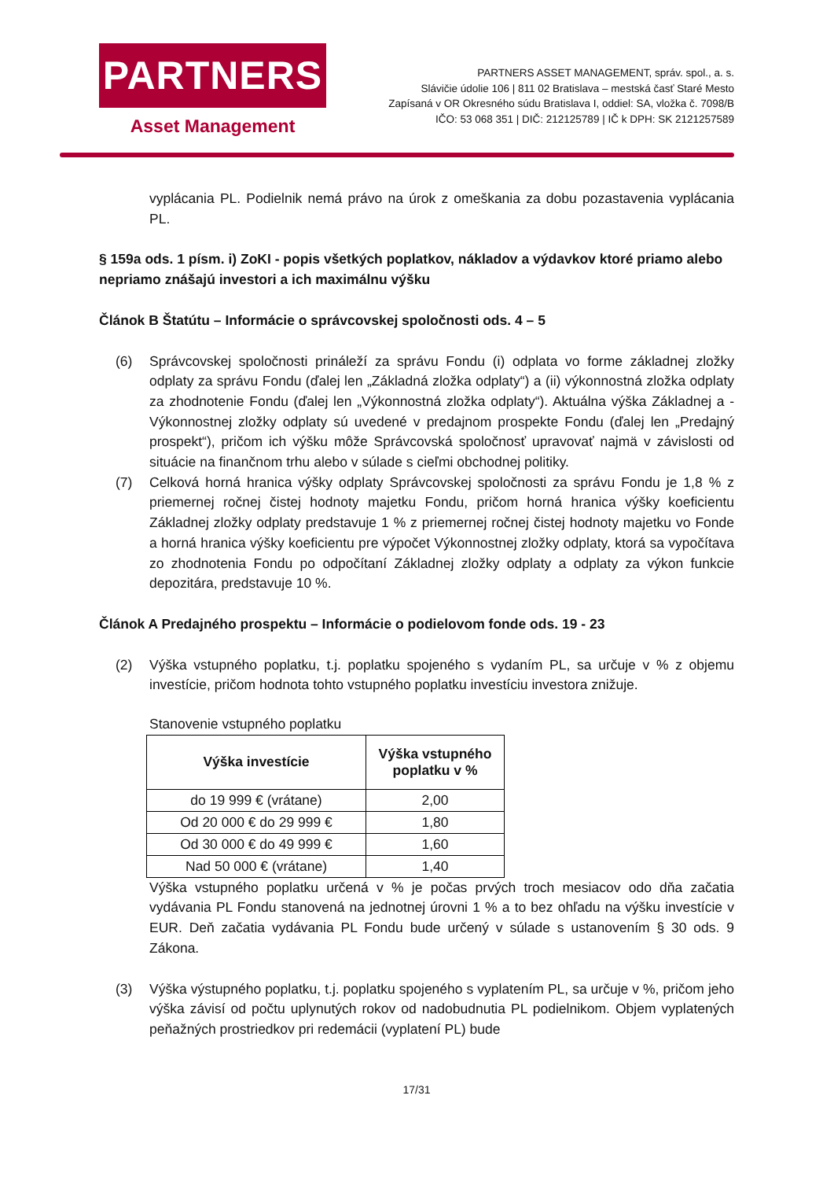PARTNERS
Asset Management
PARTNERS ASSET MANAGEMENT, správ. spol., a. s.
Slávičie údolie 106 | 811 02 Bratislava – mestská časť Staré Mesto
Zapísaná v OR Okresného súdu Bratislava I, oddiel: SA, vložka č. 7098/B
IČO: 53 068 351 | DIČ: 212125789 | IČ k DPH: SK 2121257589
vyplácania PL. Podielnik nemá právo na úrok z omeškania za dobu pozastavenia vyplácania PL.
§ 159a ods. 1 písm. i) ZoKI - popis všetkých poplatkov, nákladov a výdavkov ktoré priamo alebo nepriamo znášajú investori a ich maximálnu výšku
Článok B Štatútu – Informácie o správcovskej spoločnosti ods. 4 – 5
(6)
Správcovskej spoločnosti prináleží za správu Fondu (i) odplata vo forme základnej zložky odplaty za správu Fondu (ďalej len „Základná zložka odplaty“) a (ii) výkonnostná zložka odplaty za zhodnotenie Fondu (ďalej len „Výkonnostná zložka odplaty“). Aktuálna výška Základnej a -Výkonnostnej zložky odplaty sú uvedené v predajnom prospekte Fondu (ďalej len „Predajný prospekt“), pričom ich výšku môže Správcovská spoločnosť upravovať najmä v závislosti od situácie na finančnom trhu alebo v súlade s cieľmi obchodnej politiky.
(7)
Celková horná hranica výšky odplaty Správcovskej spoločnosti za správu Fondu je 1,8 % z priemernej ročnej čistej hodnoty majetku Fondu, pričom horná hranica výšky koeficientu Základnej zložky odplaty predstavuje 1 % z priemernej ročnej čistej hodnoty majetku vo Fonde a horná hranica výšky koeficientu pre výpočet Výkonnostnej zložky odplaty, ktorá sa vypočítava zo zhodnotenia Fondu po odpočítaní Základnej zložky odplaty a odplaty za výkon funkcie depozitára, predstavuje 10 %.
Článok A Predajného prospektu – Informácie o podielovom fonde ods. 19 - 23
(2)
Výška vstupného poplatku, t.j. poplatku spojeného s vydaním PL, sa určuje v % z objemu investície, pričom hodnota tohto vstupného poplatku investíciu investora znižuje.
Stanovenie vstupného poplatku
| Výška investície | Výška vstupného poplatku v % |
| --- | --- |
| do 19 999 € (vrátane) | 2,00 |
| Od 20 000 € do 29 999 € | 1,80 |
| Od 30 000 € do 49 999 € | 1,60 |
| Nad 50 000 € (vrátane) | 1,40 |
Výška vstupného poplatku určená v % je počas prvých troch mesiacov odo dňa začatia vydávania PL Fondu stanovená na jednotnej úrovni 1 % a to bez ohľadu na výšku investície v EUR. Deň začatia vydávania PL Fondu bude určený v súlade s ustanovením § 30 ods. 9 Zákona.
(3)
Výška výstupného poplatku, t.j. poplatku spojeného s vyplatením PL, sa určuje v %, pričom jeho výška závisí od počtu uplynutých rokov od nadobudnutia PL podielnikom. Objem vyplatených peňažných prostriedkov pri redemácii (vyplatení PL) bude
17/31